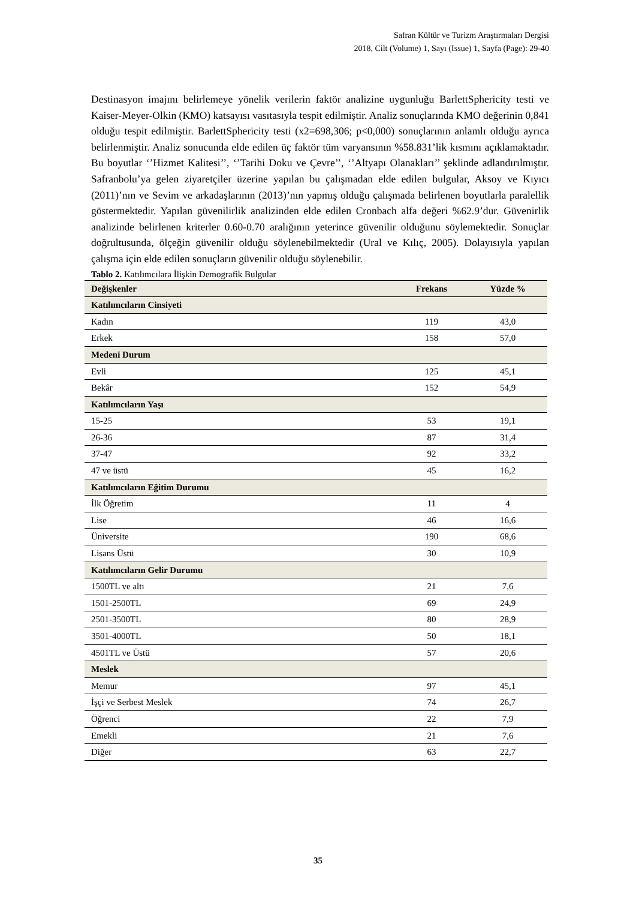Safran Kültür ve Turizm Araştırmaları Dergisi
2018, Cilt (Volume) 1, Sayı (Issue) 1, Sayfa (Page): 29-40
Destinasyon imajını belirlemeye yönelik verilerin faktör analizine uygunluğu BarlettSphericity testi ve Kaiser-Meyer-Olkin (KMO) katsayısı vasıtasıyla tespit edilmiştir. Analiz sonuçlarında KMO değerinin 0,841 olduğu tespit edilmiştir. BarlettSphericity testi (x2=698,306; p<0,000) sonuçlarının anlamlı olduğu ayrıca belirlenmiştir. Analiz sonucunda elde edilen üç faktör tüm varyansının %58.831’lik kısmını açıklamaktadır. Bu boyutlar ‘’Hizmet Kalitesi’’, ‘’Tarihi Doku ve Çevre’’, ‘’Altyapı Olanakları’’ şeklinde adlandırılmıştır. Safranbolu’ya gelen ziyaretçiler üzerine yapılan bu çalışmadan elde edilen bulgular, Aksoy ve Kıyıcı (2011)’nın ve Sevim ve arkadaşlarının (2013)’nın yapmış olduğu çalışmada belirlenen boyutlarla paralellik göstermektedir. Yapılan güvenilirlik analizinden elde edilen Cronbach alfa değeri %62.9’dur. Güvenirlik analizinde belirlenen kriterler 0.60-0.70 aralığının yeterince güvenilir olduğunu söylemektedir. Sonuçlar doğrultusunda, ölçeğin güvenilir olduğu söylenebilmektedir (Ural ve Kılıç, 2005). Dolayısıyla yapılan çalışma için elde edilen sonuçların güvenilir olduğu söylenebilir.
Tablo 2. Katılımcılara İlişkin Demografik Bulgular
| Değişkenler | Frekans | Yüzde % |
| --- | --- | --- |
| Katılımcıların Cinsiyeti | | |
| Kadın | 119 | 43,0 |
| Erkek | 158 | 57,0 |
| Medeni Durum | | |
| Evli | 125 | 45,1 |
| Bekâr | 152 | 54,9 |
| Katılımcıların Yaşı | | |
| 15-25 | 53 | 19,1 |
| 26-36 | 87 | 31,4 |
| 37-47 | 92 | 33,2 |
| 47 ve üstü | 45 | 16,2 |
| Katılımcıların Eğitim Durumu | | |
| İlk Öğretim | 11 | 4 |
| Lise | 46 | 16,6 |
| Üniversite | 190 | 68,6 |
| Lisans Üstü | 30 | 10,9 |
| Katılımcıların Gelir Durumu | | |
| 1500TL ve altı | 21 | 7,6 |
| 1501-2500TL | 69 | 24,9 |
| 2501-3500TL | 80 | 28,9 |
| 3501-4000TL | 50 | 18,1 |
| 4501TL ve Üstü | 57 | 20,6 |
| Meslek | | |
| Memur | 97 | 45,1 |
| İşçi ve Serbest Meslek | 74 | 26,7 |
| Öğrenci | 22 | 7,9 |
| Emekli | 21 | 7,6 |
| Diğer | 63 | 22,7 |
35